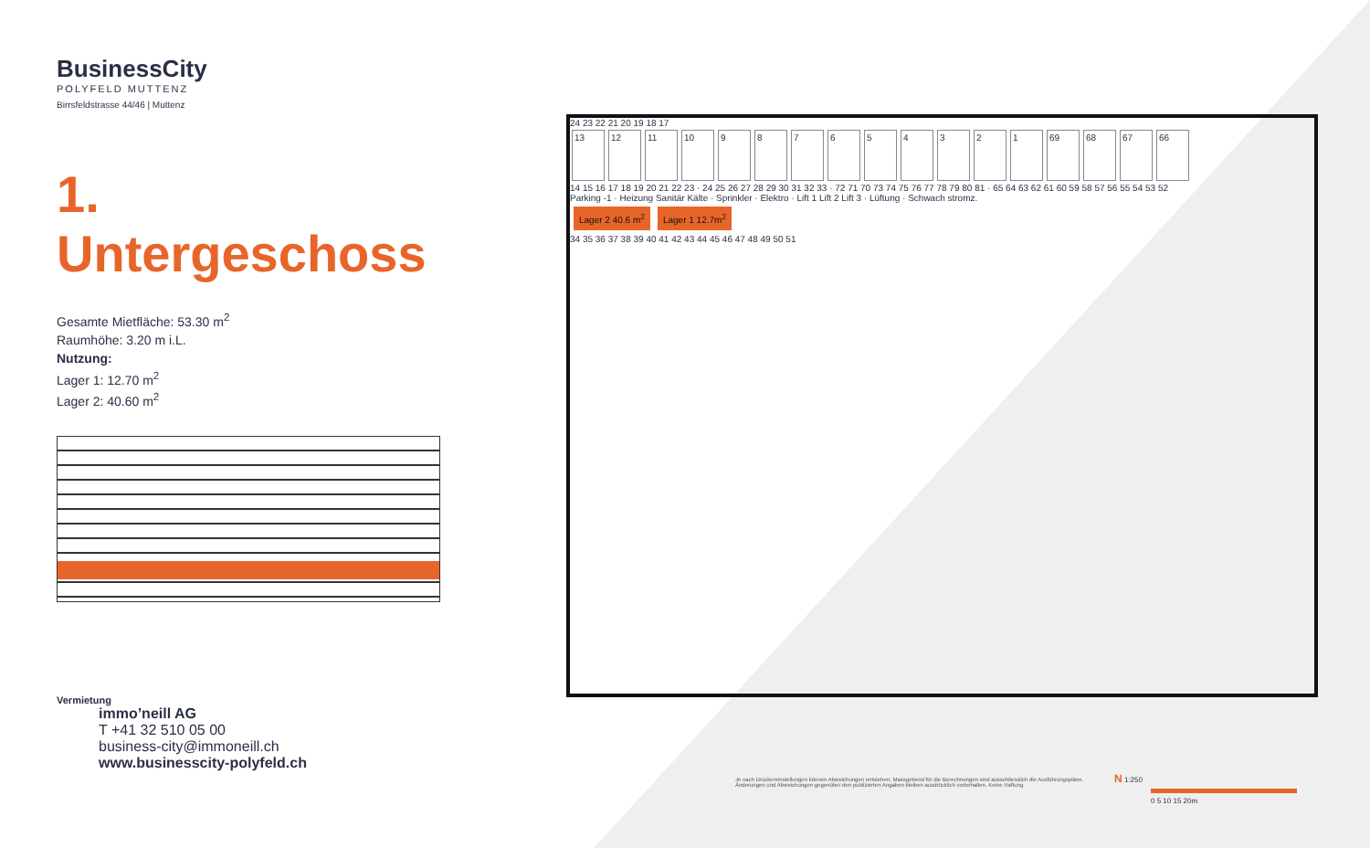BusinessCity
POLYFELD MUTTENZ
Birrsfeldstrasse 44/46 | Muttenz
1. Untergeschoss
Gesamte Mietfläche: 53.30 m<sup>2</sup>
Raumhöhe: 3.20 m i.L.
Nutzung:
Lager 1: 12.70 m<sup>2</sup>
Lager 2: 40.60 m<sup>2</sup>
24 23 22 21 20 19 18 17
13 12 11 10 987654321 69 68 67 66
14 15 16 17 18 19 20 21 22 23 · 24 25 26 27 28 29 30 31 32 33 · 72 71 70 73 74 75 76 77 78 79 80 81 · 65 64 63 62 61 60 59 58 57 56 55 54 53 52
Parking -1 · Heizung Sanitär Kälte · Sprinkler · Elektro · Lift 1 Lift 2 Lift 3 · Lüftung · Schwach stromz.
Lager 2 40.6 m<sup>2</sup> Lager 1 12.7m<sup>2</sup>
34 35 36 37 38 39 40 41 42 43 44 45 46 47 48 49 50 51
Vermietung
immo’neill AG
T +41 32 510 05 00
business-city@immoneill.ch
www.businesscity-polyfeld.ch
Je nach Druckereinstellungen können Abweichungen entstehen. Massgebend für die Berechnungen sind ausschliesslich die Ausführungspläne. Änderungen und Abweichungen gegenüber den publizierten Angaben bleiben ausdrücklich vorbehalten. Keine Haftung.
N 1:250
0 5 10 15 20m